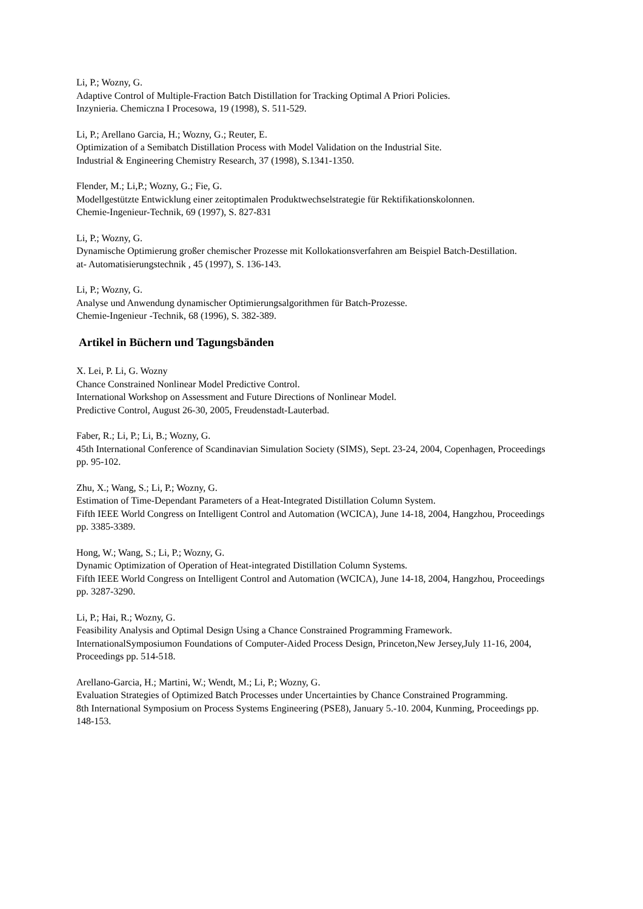Li, P.; Wozny, G.
Adaptive Control of Multiple-Fraction Batch Distillation for Tracking Optimal A Priori Policies.
Inzynieria. Chemiczna I Procesowa, 19 (1998), S. 511-529.
Li, P.; Arellano Garcia, H.; Wozny, G.; Reuter, E.
Optimization of a Semibatch Distillation Process with Model Validation on the Industrial Site.
Industrial & Engineering Chemistry Research, 37 (1998), S.1341-1350.
Flender, M.; Li,P.; Wozny, G.; Fie, G.
Modellgestützte Entwicklung einer zeitoptimalen Produktwechselstrategie für Rektifikationskolonnen.
Chemie-Ingenieur-Technik, 69 (1997), S. 827-831
Li, P.; Wozny, G.
Dynamische Optimierung großer chemischer Prozesse mit Kollokationsverfahren am Beispiel Batch-Destillation.
at- Automatisierungstechnik , 45 (1997), S. 136-143.
Li, P.; Wozny, G.
Analyse und Anwendung dynamischer Optimierungsalgorithmen für Batch-Prozesse.
Chemie-Ingenieur -Technik, 68 (1996), S. 382-389.
Artikel in Büchern und Tagungsbänden
X. Lei, P. Li, G. Wozny
Chance Constrained Nonlinear Model Predictive Control.
International Workshop on Assessment and Future Directions of Nonlinear Model.
Predictive Control, August 26-30, 2005, Freudenstadt-Lauterbad.
Faber, R.; Li, P.; Li, B.; Wozny, G.
45th International Conference of Scandinavian Simulation Society (SIMS), Sept. 23-24, 2004, Copenhagen, Proceedings pp. 95-102.
Zhu, X.; Wang, S.; Li, P.; Wozny, G.
Estimation of Time-Dependant Parameters of a Heat-Integrated Distillation Column System.
Fifth IEEE World Congress on Intelligent Control and Automation (WCICA), June 14-18, 2004, Hangzhou, Proceedings pp. 3385-3389.
Hong, W.; Wang, S.; Li, P.; Wozny, G.
Dynamic Optimization of Operation of Heat-integrated Distillation Column Systems.
Fifth IEEE World Congress on Intelligent Control and Automation (WCICA), June 14-18, 2004, Hangzhou, Proceedings pp. 3287-3290.
Li, P.; Hai, R.; Wozny, G.
Feasibility Analysis and Optimal Design Using a Chance Constrained Programming Framework.
InternationalSymposiumon Foundations of Computer-Aided Process Design, Princeton,New Jersey,July 11-16, 2004, Proceedings pp. 514-518.
Arellano-Garcia, H.; Martini, W.; Wendt, M.; Li, P.; Wozny, G.
Evaluation Strategies of Optimized Batch Processes under Uncertainties by Chance Constrained Programming.
8th International Symposium on Process Systems Engineering (PSE8), January 5.-10. 2004, Kunming, Proceedings pp. 148-153.